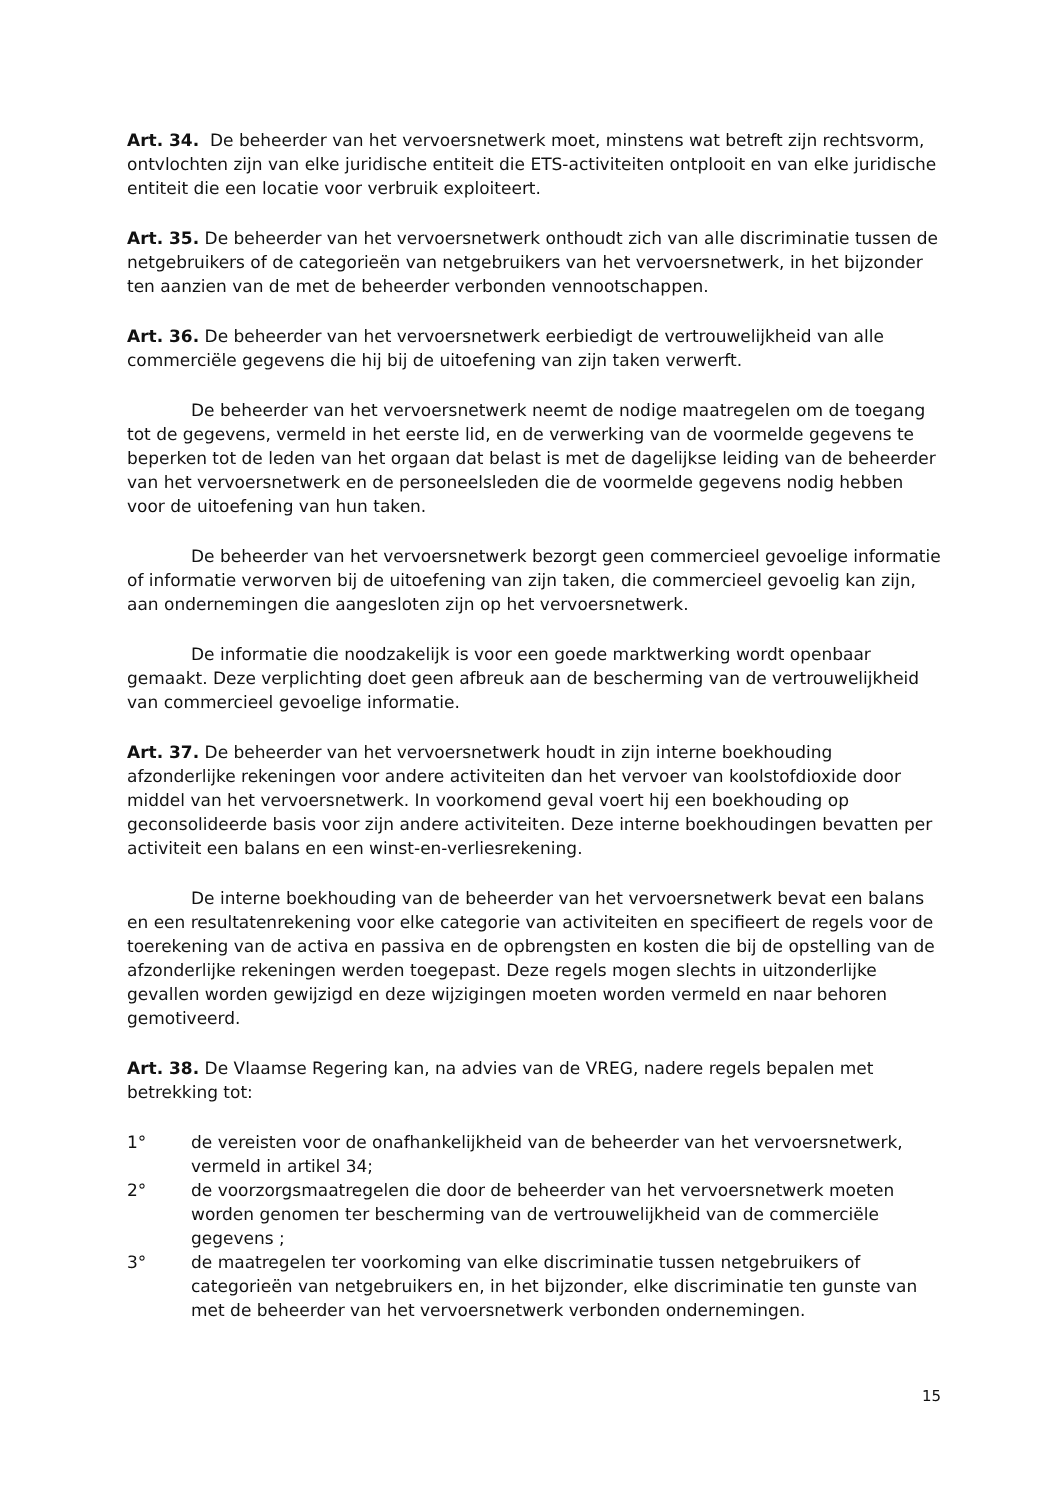Art. 34. De beheerder van het vervoersnetwerk moet, minstens wat betreft zijn rechtsvorm, ontvlochten zijn van elke juridische entiteit die ETS-activiteiten ontplooit en van elke juridische entiteit die een locatie voor verbruik exploiteert.
Art. 35. De beheerder van het vervoersnetwerk onthoudt zich van alle discriminatie tussen de netgebruikers of de categorieën van netgebruikers van het vervoersnetwerk, in het bijzonder ten aanzien van de met de beheerder verbonden vennootschappen.
Art. 36. De beheerder van het vervoersnetwerk eerbiedigt de vertrouwelijkheid van alle commerciële gegevens die hij bij de uitoefening van zijn taken verwerft.
De beheerder van het vervoersnetwerk neemt de nodige maatregelen om de toegang tot de gegevens, vermeld in het eerste lid, en de verwerking van de voormelde gegevens te beperken tot de leden van het orgaan dat belast is met de dagelijkse leiding van de beheerder van het vervoersnetwerk en de personeelsleden die de voormelde gegevens nodig hebben voor de uitoefening van hun taken.
De beheerder van het vervoersnetwerk bezorgt geen commercieel gevoelige informatie of informatie verworven bij de uitoefening van zijn taken, die commercieel gevoelig kan zijn, aan ondernemingen die aangesloten zijn op het vervoersnetwerk.
De informatie die noodzakelijk is voor een goede marktwerking wordt openbaar gemaakt. Deze verplichting doet geen afbreuk aan de bescherming van de vertrouwelijkheid van commercieel gevoelige informatie.
Art. 37. De beheerder van het vervoersnetwerk houdt in zijn interne boekhouding afzonderlijke rekeningen voor andere activiteiten dan het vervoer van koolstofdioxide door middel van het vervoersnetwerk. In voorkomend geval voert hij een boekhouding op geconsolideerde basis voor zijn andere activiteiten. Deze interne boekhoudingen bevatten per activiteit een balans en een winst-en-verliesrekening.
De interne boekhouding van de beheerder van het vervoersnetwerk bevat een balans en een resultatenrekening voor elke categorie van activiteiten en specifieert de regels voor de toerekening van de activa en passiva en de opbrengsten en kosten die bij de opstelling van de afzonderlijke rekeningen werden toegepast. Deze regels mogen slechts in uitzonderlijke gevallen worden gewijzigd en deze wijzigingen moeten worden vermeld en naar behoren gemotiveerd.
Art. 38. De Vlaamse Regering kan, na advies van de VREG, nadere regels bepalen met betrekking tot:
1° de vereisten voor de onafhankelijkheid van de beheerder van het vervoersnetwerk, vermeld in artikel 34;
2° de voorzorgsmaatregelen die door de beheerder van het vervoersnetwerk moeten worden genomen ter bescherming van de vertrouwelijkheid van de commerciële gegevens ;
3° de maatregelen ter voorkoming van elke discriminatie tussen netgebruikers of categorieën van netgebruikers en, in het bijzonder, elke discriminatie ten gunste van met de beheerder van het vervoersnetwerk verbonden ondernemingen.
15